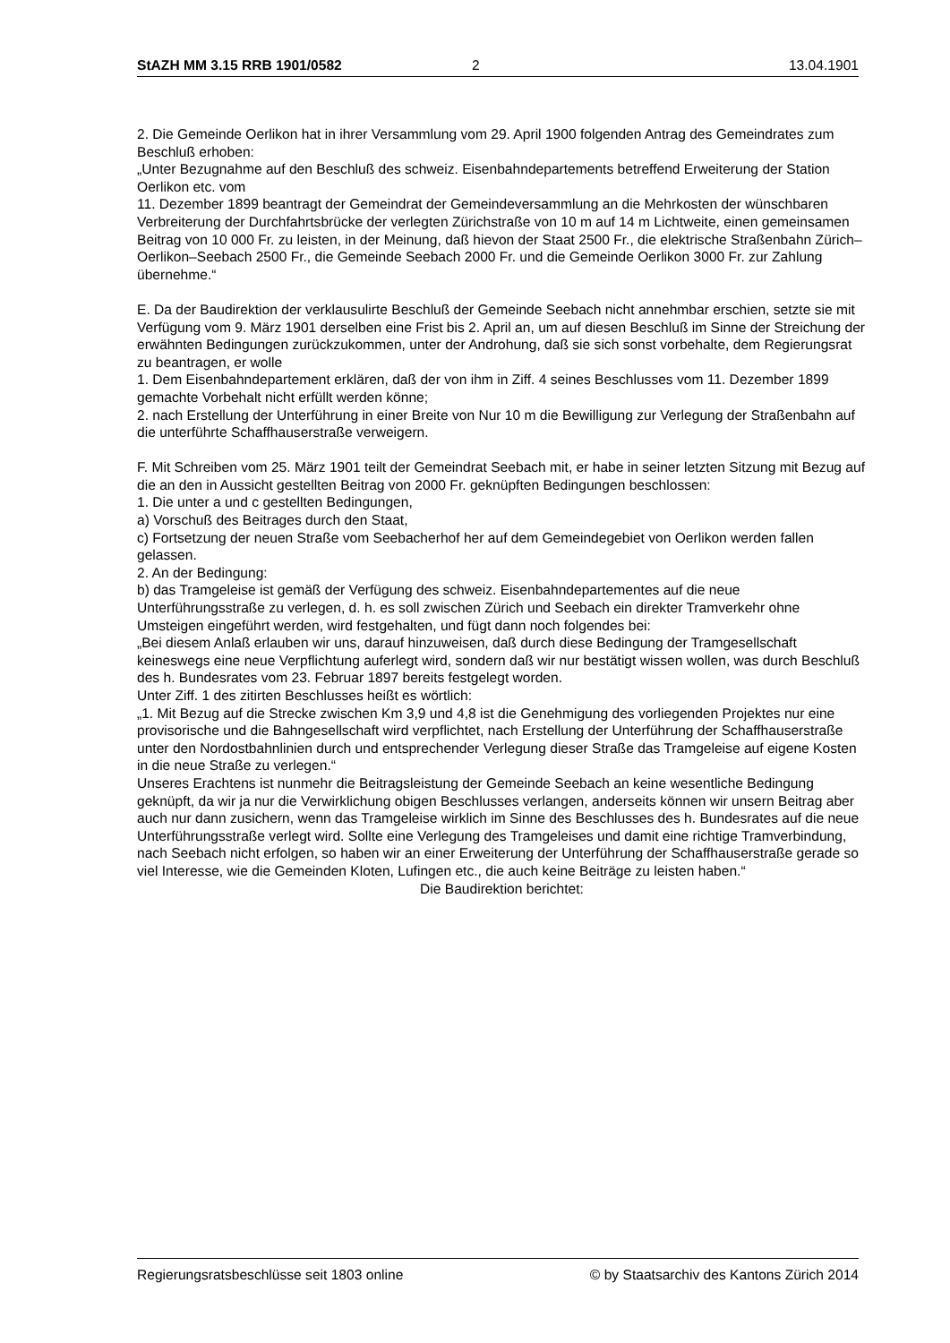StAZH MM 3.15 RRB 1901/0582 2 13.04.1901
2. Die Gemeinde Oerlikon hat in ihrer Versammlung vom 29. April 1900 folgenden Antrag des Gemeindrates zum Beschluß erhoben:
„Unter Bezugnahme auf den Beschluß des schweiz. Eisenbahndepartements betreffend Erweiterung der Station Oerlikon etc. vom
11. Dezember 1899 beantragt der Gemeindrat der Gemeindeversammlung an die Mehrkosten der wünschbaren Verbreiterung der Durchfahrtsbrücke der verlegten Zürichstraße von 10 m auf 14 m Lichtweite, einen gemeinsamen Beitrag von 10 000 Fr. zu leisten, in der Meinung, daß hievon der Staat 2500 Fr., die elektrische Straßenbahn Zürich–Oerlikon–Seebach 2500 Fr., die Gemeinde Seebach 2000 Fr. und die Gemeinde Oerlikon 3000 Fr. zur Zahlung übernehme.“
E. Da der Baudirektion der verklausulirte Beschluß der Gemeinde Seebach nicht annehmbar erschien, setzte sie mit Verfügung vom 9. März 1901 derselben eine Frist bis 2. April an, um auf diesen Beschluß im Sinne der Streichung der erwähnten Bedingungen zurückzukommen, unter der Androhung, daß sie sich sonst vorbehalte, dem Regierungsrat zu beantragen, er wolle
1. Dem Eisenbahndepartement erklären, daß der von ihm in Ziff. 4 seines Beschlusses vom 11. Dezember 1899 gemachte Vorbehalt nicht erfüllt werden könne;
2. nach Erstellung der Unterführung in einer Breite von Nur 10 m die Bewilligung zur Verlegung der Straßenbahn auf die unterführte Schaffhauserstraße verweigern.
F. Mit Schreiben vom 25. März 1901 teilt der Gemeindrat Seebach mit, er habe in seiner letzten Sitzung mit Bezug auf die an den in Aussicht gestellten Beitrag von 2000 Fr. geknüpften Bedingungen beschlossen:
1. Die unter a und c gestellten Bedingungen,
a) Vorschuß des Beitrages durch den Staat,
c) Fortsetzung der neuen Straße vom Seebacherhof her auf dem Gemeindegebiet von Oerlikon werden fallen gelassen.
2. An der Bedingung:
b) das Tramgeleise ist gemäß der Verfügung des schweiz. Eisenbahndepartementes auf die neue Unterführungsstraße zu verlegen, d. h. es soll zwischen Zürich und Seebach ein direkter Tramverkehr ohne Umsteigen eingeführt werden, wird festgehalten, und fügt dann noch folgendes bei:
„Bei diesem Anlaß erlauben wir uns, darauf hinzuweisen, daß durch diese Bedingung der Tramgesellschaft keineswegs eine neue Verpflichtung auferlegt wird, sondern daß wir nur bestätigt wissen wollen, was durch Beschluß des h. Bundesrates vom 23. Februar 1897 bereits festgelegt worden.
Unter Ziff. 1 des zitirten Beschlusses heißt es wörtlich:
„1. Mit Bezug auf die Strecke zwischen Km 3,9 und 4,8 ist die Genehmigung des vorliegenden Projektes nur eine provisorische und die Bahngesellschaft wird verpflichtet, nach Erstellung der Unterführung der Schaffhauserstraße unter den Nordostbahnlinien durch und entsprechender Verlegung dieser Straße das Tramgeleise auf eigene Kosten in die neue Straße zu verlegen.“
Unseres Erachtens ist nunmehr die Beitragsleistung der Gemeinde Seebach an keine wesentliche Bedingung geknüpft, da wir ja nur die Verwirklichung obigen Beschlusses verlangen, anderseits können wir unsern Beitrag aber auch nur dann zusichern, wenn das Tramgeleise wirklich im Sinne des Beschlusses des h. Bundesrates auf die neue Unterführungsstraße verlegt wird. Sollte eine Verlegung des Tramgeleises und damit eine richtige Tramverbindung, nach Seebach nicht erfolgen, so haben wir an einer Erweiterung der Unterführung der Schaffhauserstraße gerade so viel Interesse, wie die Gemeinden Kloten, Lufingen etc., die auch keine Beiträge zu leisten haben.“
Die Baudirektion berichtet:
Regierungsratsbeschlüsse seit 1803 online © by Staatsarchiv des Kantons Zürich 2014